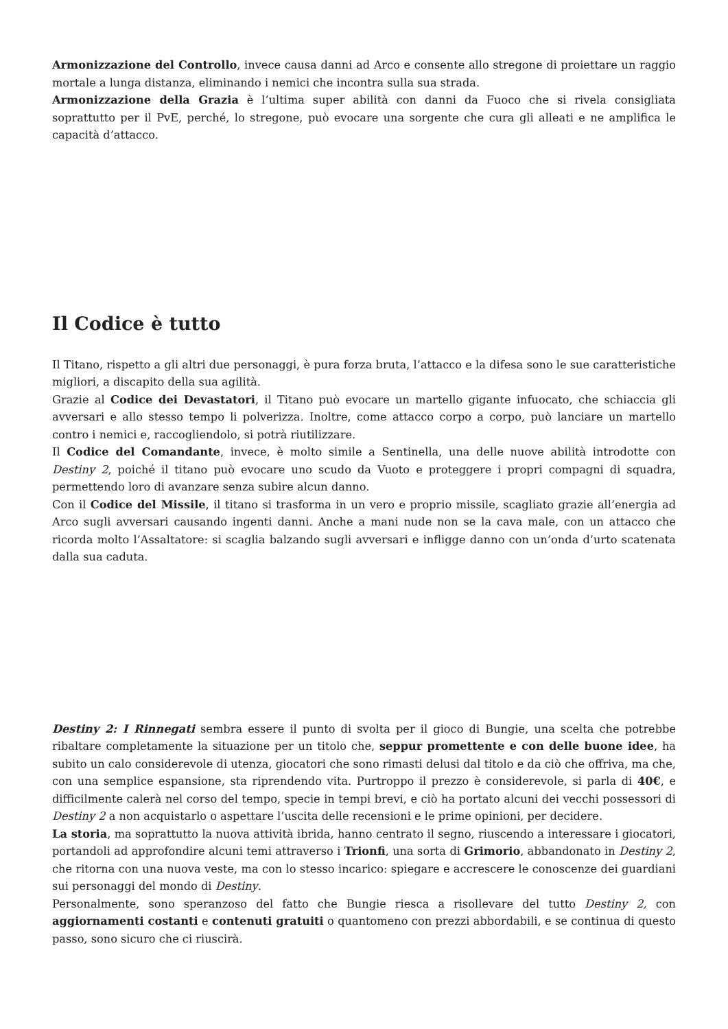Armonizzazione del Controllo, invece causa danni ad Arco e consente allo stregone di proiettare un raggio mortale a lunga distanza, eliminando i nemici che incontra sulla sua strada.
Armonizzazione della Grazia è l’ultima super abilità con danni da Fuoco che si rivela consigliata soprattutto per il PvE, perché, lo stregone, può evocare una sorgente che cura gli alleati e ne amplifica le capacità d’attacco.
Il Codice è tutto
Il Titano, rispetto a gli altri due personaggi, è pura forza bruta, l’attacco e la difesa sono le sue caratteristiche migliori, a discapito della sua agilità.
Grazie al Codice dei Devastatori, il Titano può evocare un martello gigante infuocato, che schiaccia gli avversari e allo stesso tempo li polverizza. Inoltre, come attacco corpo a corpo, può lanciare un martello contro i nemici e, raccogliendolo, si potrà riutilizzare.
Il Codice del Comandante, invece, è molto simile a Sentinella, una delle nuove abilità introdotte con Destiny 2, poiché il titano può evocare uno scudo da Vuoto e proteggere i propri compagni di squadra, permettendo loro di avanzare senza subire alcun danno.
Con il Codice del Missile, il titano si trasforma in un vero e proprio missile, scagliato grazie all’energia ad Arco sugli avversari causando ingenti danni. Anche a mani nude non se la cava male, con un attacco che ricorda molto l’Assaltatore: si scaglia balzando sugli avversari e infligge danno con un’onda d’urto scatenata dalla sua caduta.
Destiny 2: I Rinnegati sembra essere il punto di svolta per il gioco di Bungie, una scelta che potrebbe ribaltare completamente la situazione per un titolo che, seppur promettente e con delle buone idee, ha subito un calo considerevole di utenza, giocatori che sono rimasti delusi dal titolo e da ciò che offriva, ma che, con una semplice espansione, sta riprendendo vita. Purtroppo il prezzo è considerevole, si parla di 40€, e difficilmente calerà nel corso del tempo, specie in tempi brevi, e ciò ha portato alcuni dei vecchi possessori di Destiny 2 a non acquistarlo o aspettare l’uscita delle recensioni e le prime opinioni, per decidere.
La storia, ma soprattutto la nuova attività ibrida, hanno centrato il segno, riuscendo a interessare i giocatori, portandoli ad approfondire alcuni temi attraverso i Trionfi, una sorta di Grimorio, abbandonato in Destiny 2, che ritorna con una nuova veste, ma con lo stesso incarico: spiegare e accrescere le conoscenze dei guardiani sui personaggi del mondo di Destiny.
Personalmente, sono speranzoso del fatto che Bungie riesca a risollevare del tutto Destiny 2, con aggiornamenti costanti e contenuti gratuiti o quantomeno con prezzi abbordabili, e se continua di questo passo, sono sicuro che ci riuscirà.